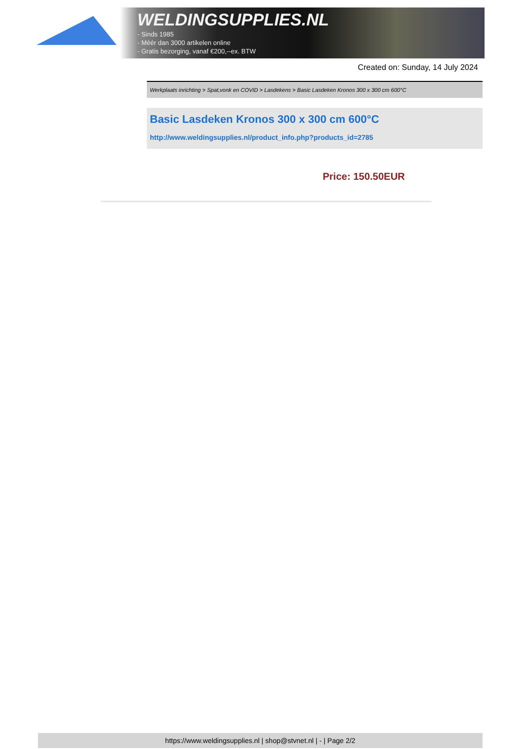WELDINGSUPPLIES.NL
- Sinds 1985
- Méér dan 3000 artikelen online
- Gratis bezorging, vanaf €200,--ex. BTW
Created on: Sunday, 14 July 2024
Werkplaats inrichting > Spat,vonk en COVID > Lasdekens > Basic Lasdeken Kronos 300 x 300 cm 600°C
Basic Lasdeken Kronos 300 x 300 cm 600°C
http://www.weldingsupplies.nl/product_info.php?products_id=2785
Price: 150.50EUR
https://www.weldingsupplies.nl | shop@stvnet.nl | - | Page 2/2